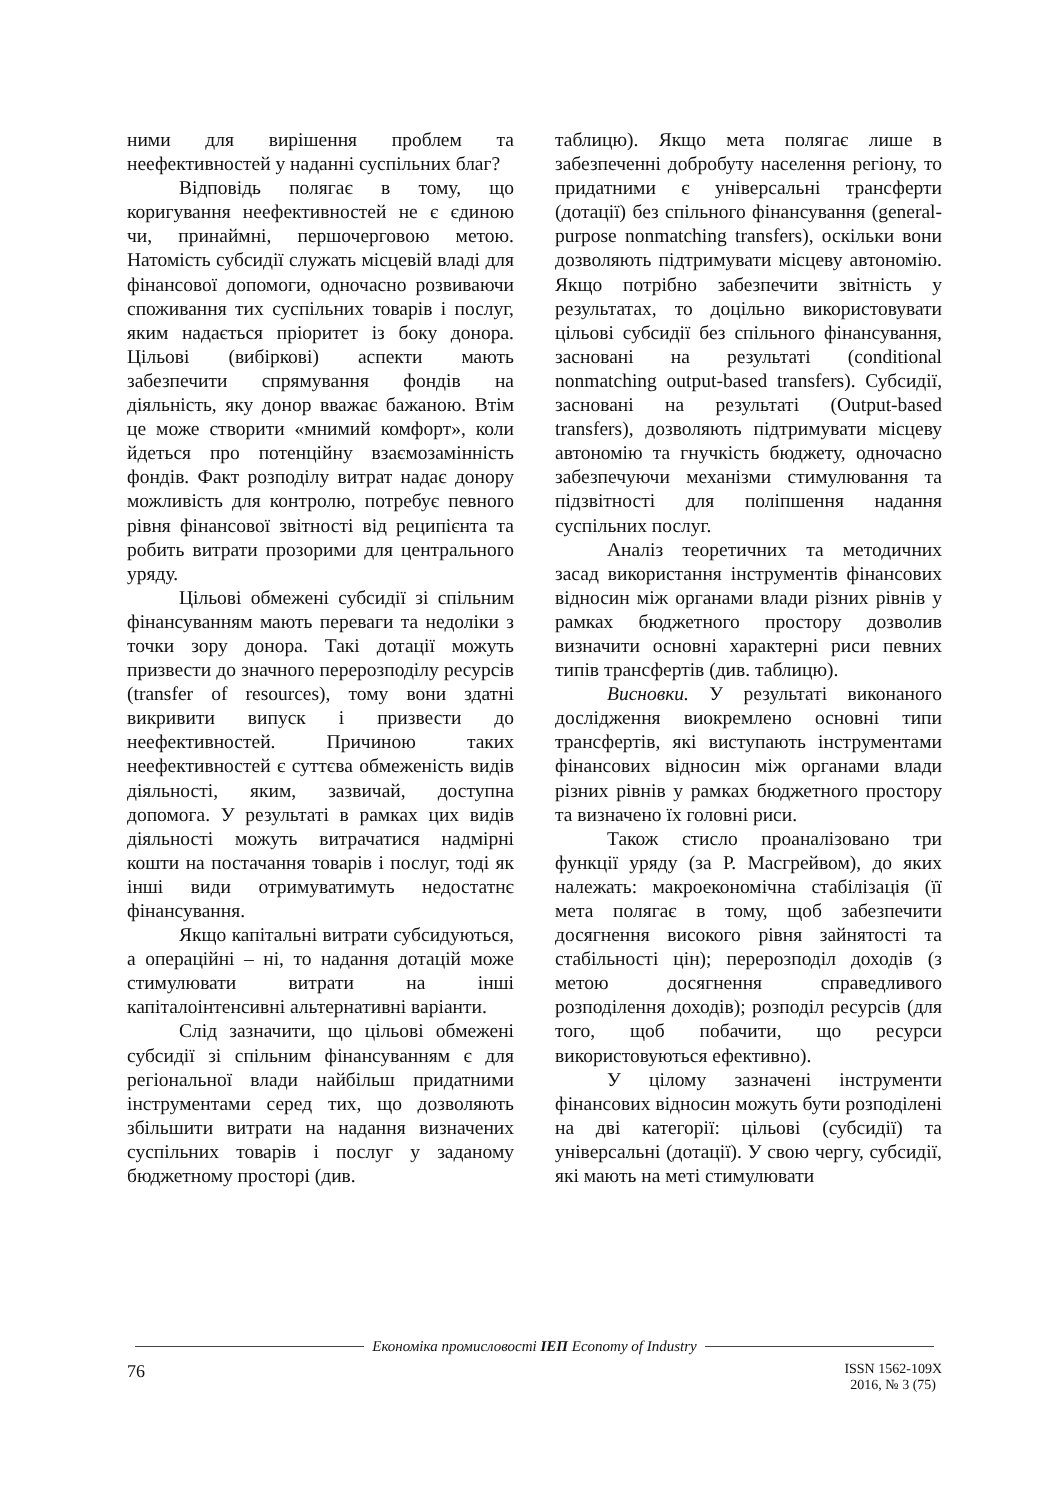ними для вирішення проблем та неефективностей у наданні суспільних благ?
Відповідь полягає в тому, що коригування неефективностей не є єдиною чи, принаймні, першочерговою метою. Натомість субсидії служать місцевій владі для фінансової допомоги, одночасно розвиваючи споживання тих суспільних товарів і послуг, яким надається пріоритет із боку донора. Цільові (вибіркові) аспекти мають забезпечити спрямування фондів на діяльність, яку донор вважає бажаною. Втім це може створити «мнимий комфорт», коли йдеться про потенційну взаємозамінність фондів. Факт розподілу витрат надає донору можливість для контролю, потребує певного рівня фінансової звітності від реципієнта та робить витрати прозорими для центрального уряду.
Цільові обмежені субсидії зі спільним фінансуванням мають переваги та недоліки з точки зору донора. Такі дотації можуть призвести до значного перерозподілу ресурсів (transfer of resources), тому вони здатні викривити випуск і призвести до неефективностей. Причиною таких неефективностей є суттєва обмеженість видів діяльності, яким, зазвичай, доступна допомога. У результаті в рамках цих видів діяльності можуть витрачатися надмірні кошти на постачання товарів і послуг, тоді як інші види отримуватимуть недостатнє фінансування.
Якщо капітальні витрати субсидуються, а операційні – ні, то надання дотацій може стимулювати витрати на інші капіталоінтенсивні альтернативні варіанти.
Слід зазначити, що цільові обмежені субсидії зі спільним фінансуванням є для регіональної влади найбільш придатними інструментами серед тих, що дозволяють збільшити витрати на надання визначених суспільних товарів і послуг у заданому бюджетному просторі (див.
таблицю). Якщо мета полягає лише в забезпеченні добробуту населення регіону, то придатними є універсальні трансферти (дотації) без спільного фінансування (general-purpose nonmatching transfers), оскільки вони дозволяють підтримувати місцеву автономію. Якщо потрібно забезпечити звітність у результатах, то доцільно використовувати цільові субсидії без спільного фінансування, засновані на результаті (conditional nonmatching output-based transfers). Субсидії, засновані на результаті (Output-based transfers), дозволяють підтримувати місцеву автономію та гнучкість бюджету, одночасно забезпечуючи механізми стимулювання та підзвітності для поліпшення надання суспільних послуг.
Аналіз теоретичних та методичних засад використання інструментів фінансових відносин між органами влади різних рівнів у рамках бюджетного простору дозволив визначити основні характерні риси певних типів трансфертів (див. таблицю).
Висновки. У результаті виконаного дослідження виокремлено основні типи трансфертів, які виступають інструментами фінансових відносин між органами влади різних рівнів у рамках бюджетного простору та визначено їх головні риси.
Також стисло проаналізовано три функції уряду (за Р. Масгрейвом), до яких належать: макроекономічна стабілізація (її мета полягає в тому, щоб забезпечити досягнення високого рівня зайнятості та стабільності цін); перерозподіл доходів (з метою досягнення справедливого розподілення доходів); розподіл ресурсів (для того, щоб побачити, що ресурси використовуються ефективно).
У цілому зазначені інструменти фінансових відносин можуть бути розподілені на дві категорії: цільові (субсидії) та універсальні (дотації). У свою чергу, субсидії, які мають на меті стимулювати
Економіка промисловості ІЕП Economy of Industry
76
ISSN 1562-109X
2016, № 3 (75)